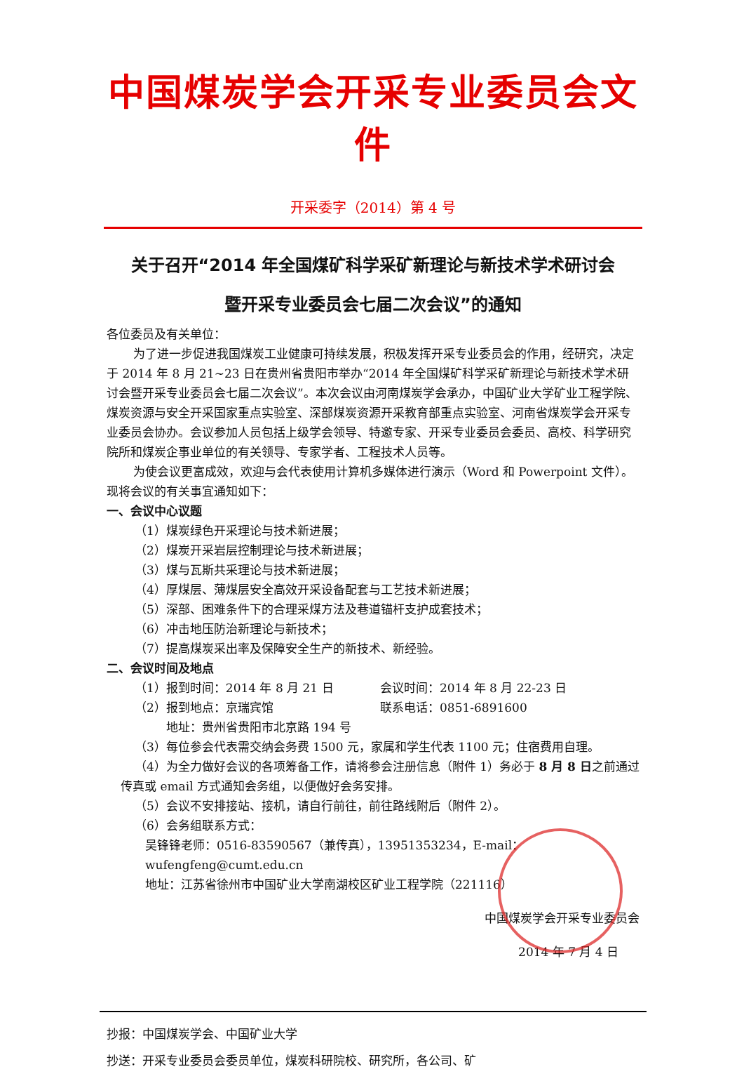中国煤炭学会开采专业委员会文件
开采委字（2014）第 4 号
关于召开“2014 年全国煤矿科学采矿新理论与新技术学术研讨会
暨开采专业委员会七届二次会议”的通知
各位委员及有关单位：
为了进一步促进我国煤炭工业健康可持续发展，积极发挥开采专业委员会的作用，经研究，决定于 2014 年 8 月 21~23 日在贵州省贵阳市举办“2014 年全国煤矿科学采矿新理论与新技术学术研讨会暨开采专业委员会七届二次会议”。本次会议由河南煤炭学会承办，中国矿业大学矿业工程学院、煤炭资源与安全开采国家重点实验室、深部煤炭资源开采教育部重点实验室、河南省煤炭学会开采专业委员会协办。会议参加人员包括上级学会领导、特邀专家、开采专业委员会委员、高校、科学研究院所和煤炭企事业单位的有关领导、专家学者、工程技术人员等。
为使会议更富成效，欢迎与会代表使用计算机多媒体进行演示（Word 和 Powerpoint 文件）。现将会议的有关事宜通知如下：
一、会议中心议题
（1）煤炭绿色开采理论与技术新进展；
（2）煤炭开采岩层控制理论与技术新进展；
（3）煤与瓦斯共采理论与技术新进展；
（4）厚煤层、薄煤层安全高效开采设备配套与工艺技术新进展；
（5）深部、困难条件下的合理采煤方法及巷道锚杆支护成套技术；
（6）冲击地压防治新理论与新技术；
（7）提高煤炭采出率及保障安全生产的新技术、新经验。
二、会议时间及地点
（1）报到时间：2014 年 8 月 21 日 会议时间：2014 年 8 月 22-23 日
（2）报到地点：京瑞宾馆 联系电话：0851-6891600
地址：贵州省贵阳市北京路 194 号
（3）每位参会代表需交纳会务费 1500 元，家属和学生代表 1100 元；住宿费用自理。
（4）为全力做好会议的各项筹备工作，请将参会注册信息（附件 1）务必于 8 月 8 日之前通过传真或 email 方式通知会务组，以便做好会务安排。
（5）会议不安排接站、接机，请自行前往，前往路线附后（附件 2）。
（6）会务组联系方式：
吴锋锋老师：0516-83590567（兼传真），13951353234，E-mail：wufengfeng@cumt.edu.cn
地址：江苏省徐州市中国矿业大学南湖校区矿业工程学院（221116）
中国煤炭学会开采专业委员会
2014 年 7 月 4 日
抄报：中国煤炭学会、中国矿业大学
抄送：开采专业委员会委员单位，煤炭科研院校、研究所，各公司、矿